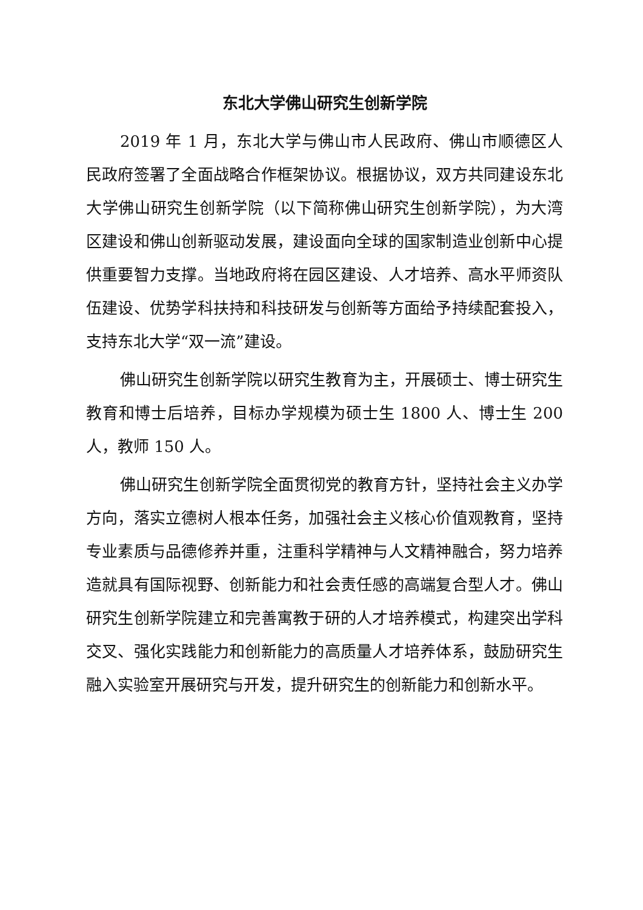东北大学佛山研究生创新学院
2019 年 1 月，东北大学与佛山市人民政府、佛山市顺德区人民政府签署了全面战略合作框架协议。根据协议，双方共同建设东北大学佛山研究生创新学院（以下简称佛山研究生创新学院），为大湾区建设和佛山创新驱动发展，建设面向全球的国家制造业创新中心提供重要智力支撑。当地政府将在园区建设、人才培养、高水平师资队伍建设、优势学科扶持和科技研发与创新等方面给予持续配套投入，支持东北大学“双一流”建设。
佛山研究生创新学院以研究生教育为主，开展硕士、博士研究生教育和博士后培养，目标办学规模为硕士生 1800 人、博士生 200 人，教师 150 人。
佛山研究生创新学院全面贯彻党的教育方针，坚持社会主义办学方向，落实立德树人根本任务，加强社会主义核心价值观教育，坚持专业素质与品德修养并重，注重科学精神与人文精神融合，努力培养造就具有国际视野、创新能力和社会责任感的高端复合型人才。佛山研究生创新学院建立和完善寓教于研的人才培养模式，构建突出学科交叉、强化实践能力和创新能力的高质量人才培养体系，鼓励研究生融入实验室开展研究与开发，提升研究生的创新能力和创新水平。